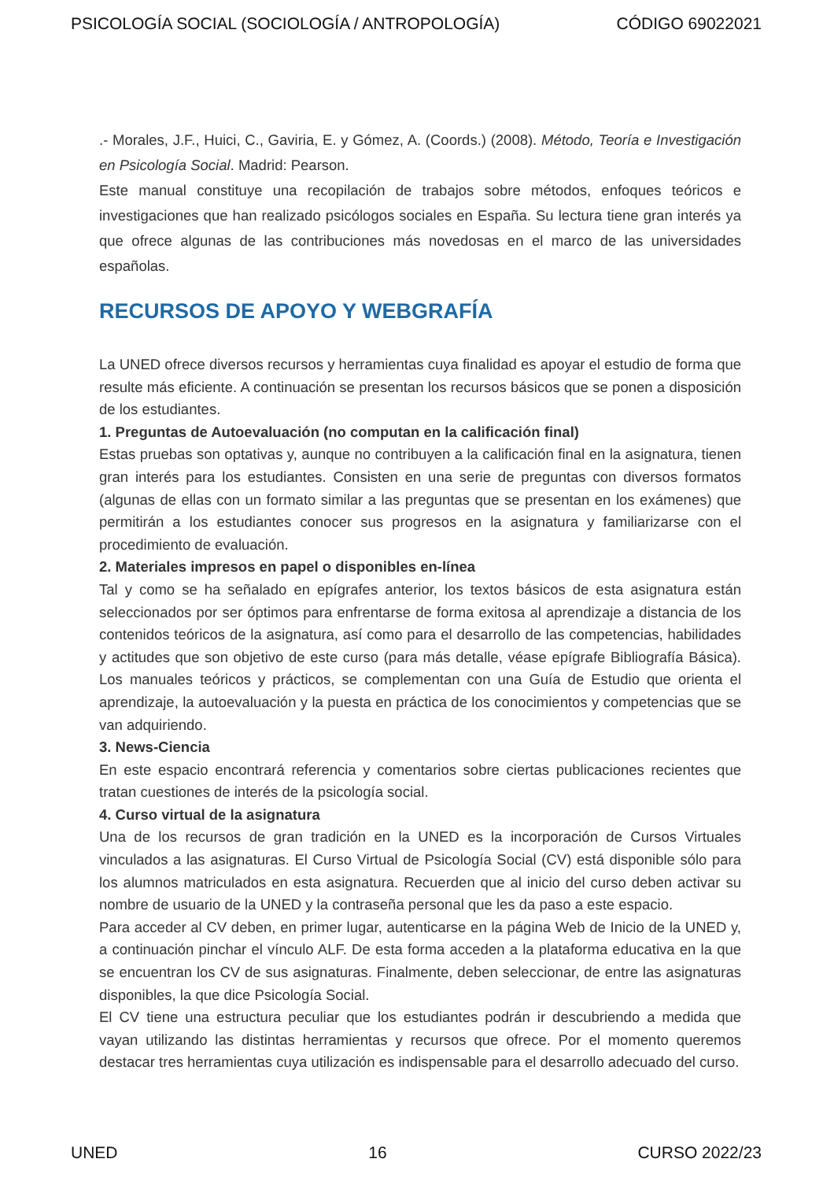PSICOLOGÍA SOCIAL (SOCIOLOGÍA / ANTROPOLOGÍA) CÓDIGO 69022021
.- Morales, J.F., Huici, C., Gaviria, E. y Gómez, A. (Coords.) (2008). Método, Teoría e Investigación en Psicología Social. Madrid: Pearson.
Este manual constituye una recopilación de trabajos sobre métodos, enfoques teóricos e investigaciones que han realizado psicólogos sociales en España. Su lectura tiene gran interés ya que ofrece algunas de las contribuciones más novedosas en el marco de las universidades españolas.
RECURSOS DE APOYO Y WEBGRAFÍA
La UNED ofrece diversos recursos y herramientas cuya finalidad es apoyar el estudio de forma que resulte más eficiente. A continuación se presentan los recursos básicos que se ponen a disposición de los estudiantes.
1. Preguntas de Autoevaluación (no computan en la calificación final)
Estas pruebas son optativas y, aunque no contribuyen a la calificación final en la asignatura, tienen gran interés para los estudiantes. Consisten en una serie de preguntas con diversos formatos (algunas de ellas con un formato similar a las preguntas que se presentan en los exámenes) que permitirán a los estudiantes conocer sus progresos en la asignatura y familiarizarse con el procedimiento de evaluación.
2. Materiales impresos en papel o disponibles en-línea
Tal y como se ha señalado en epígrafes anterior, los textos básicos de esta asignatura están seleccionados por ser óptimos para enfrentarse de forma exitosa al aprendizaje a distancia de los contenidos teóricos de la asignatura, así como para el desarrollo de las competencias, habilidades y actitudes que son objetivo de este curso (para más detalle, véase epígrafe Bibliografía Básica). Los manuales teóricos y prácticos, se complementan con una Guía de Estudio que orienta el aprendizaje, la autoevaluación y la puesta en práctica de los conocimientos y competencias que se van adquiriendo.
3. News-Ciencia
En este espacio encontrará referencia y comentarios sobre ciertas publicaciones recientes que tratan cuestiones de interés de la psicología social.
4. Curso virtual de la asignatura
Una de los recursos de gran tradición en la UNED es la incorporación de Cursos Virtuales vinculados a las asignaturas. El Curso Virtual de Psicología Social (CV) está disponible sólo para los alumnos matriculados en esta asignatura. Recuerden que al inicio del curso deben activar su nombre de usuario de la UNED y la contraseña personal que les da paso a este espacio.
Para acceder al CV deben, en primer lugar, autenticarse en la página Web de Inicio de la UNED y, a continuación pinchar el vínculo ALF. De esta forma acceden a la plataforma educativa en la que se encuentran los CV de sus asignaturas. Finalmente, deben seleccionar, de entre las asignaturas disponibles, la que dice Psicología Social.
El CV tiene una estructura peculiar que los estudiantes podrán ir descubriendo a medida que vayan utilizando las distintas herramientas y recursos que ofrece. Por el momento queremos destacar tres herramientas cuya utilización es indispensable para el desarrollo adecuado del curso.
UNED 16 CURSO 2022/23